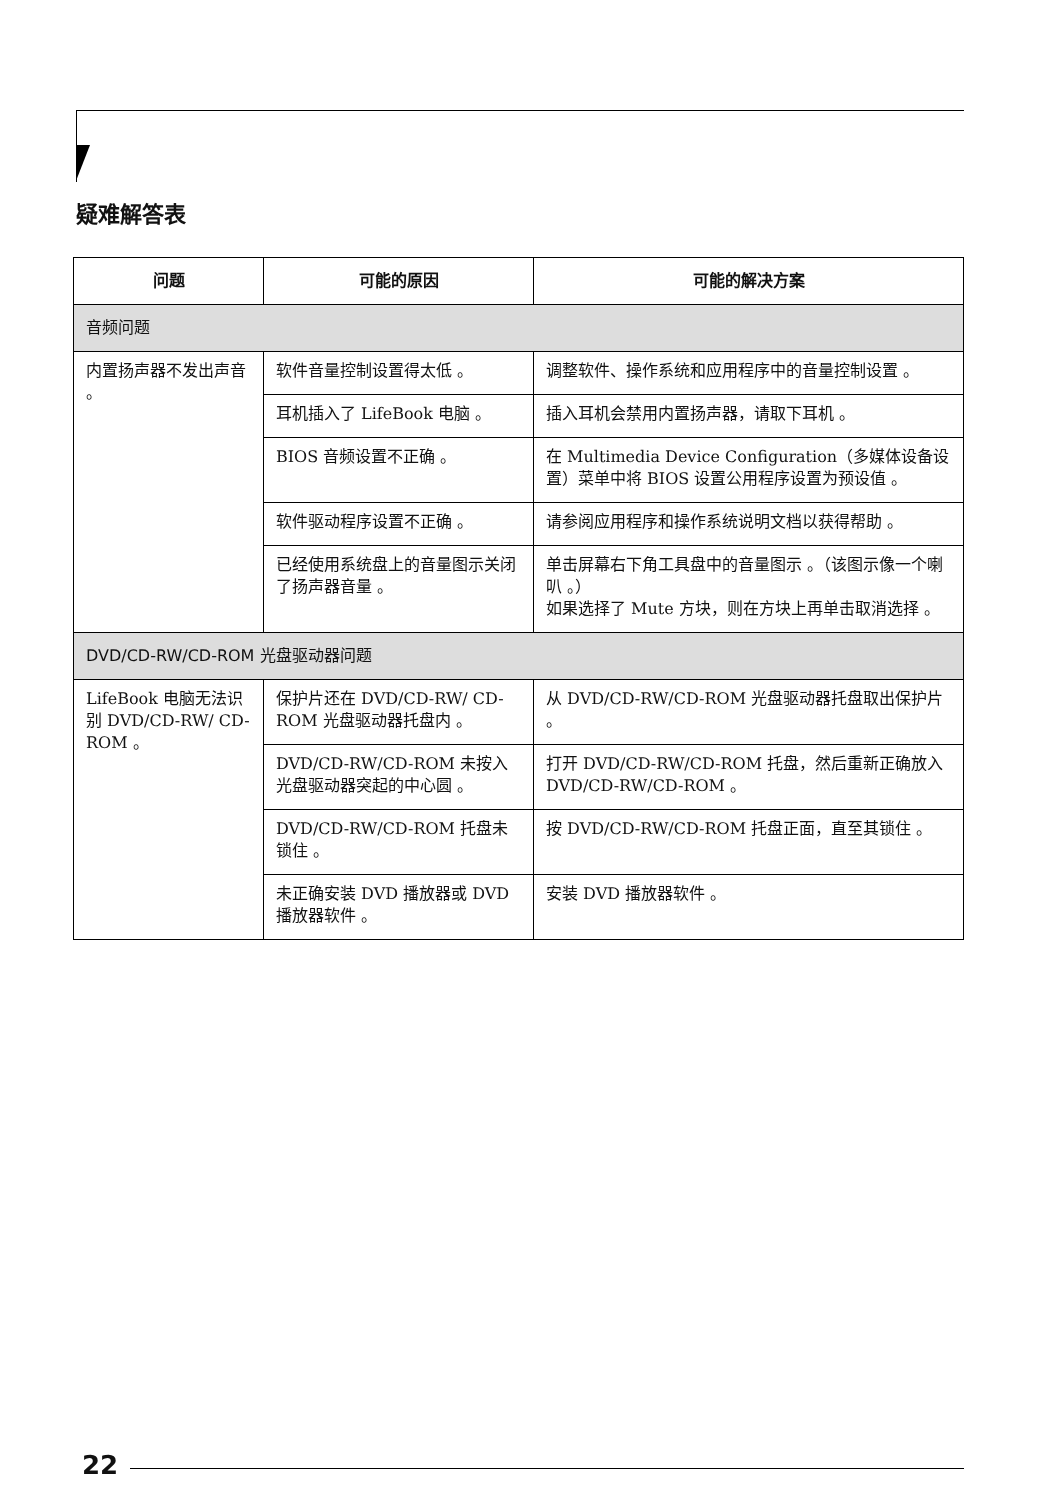疑难解答表
| 问题 | 可能的原因 | 可能的解决方案 |
| --- | --- | --- |
| 音频问题 | | |
| 内置扬声器不发出声音 。 | 软件音量控制设置得太低 。 | 调整软件、操作系统和应用程序中的音量控制设置 。 |
| | 耳机插入了 LifeBook 电脑 。 | 插入耳机会禁用内置扬声器，请取下耳机 。 |
| | BIOS 音频设置不正确 。 | 在 Multimedia Device Configuration（多媒体设备设置）菜单中将 BIOS 设置公用程序设置为预设值 。 |
| | 软件驱动程序设置不正确 。 | 请参阅应用程序和操作系统说明文档以获得帮助 。 |
| | 已经使用系统盘上的音量图示关闭了扬声器音量 。 | 单击屏幕右下角工具盘中的音量图示 。（该图示像一个喇叭 。） 如果选择了 Mute 方块，则在方块上再单击取消选择 。 |
| DVD/CD-RW/CD-ROM 光盘驱动器问题 | | |
| LifeBook 电脑无法识别 DVD/CD-RW/ CD-ROM 。 | 保护片还在 DVD/CD-RW/ CD-ROM 光盘驱动器托盘内 。 | 从 DVD/CD-RW/CD-ROM 光盘驱动器托盘取出保护片 。 |
| | DVD/CD-RW/CD-ROM 未按入光盘驱动器突起的中心圆 。 | 打开 DVD/CD-RW/CD-ROM 托盘，然后重新正确放入 DVD/CD-RW/CD-ROM 。 |
| | DVD/CD-RW/CD-ROM 托盘未锁住 。 | 按 DVD/CD-RW/CD-ROM 托盘正面，直至其锁住 。 |
| | 未正确安装 DVD 播放器或 DVD 播放器软件 。 | 安装 DVD 播放器软件 。 |
22